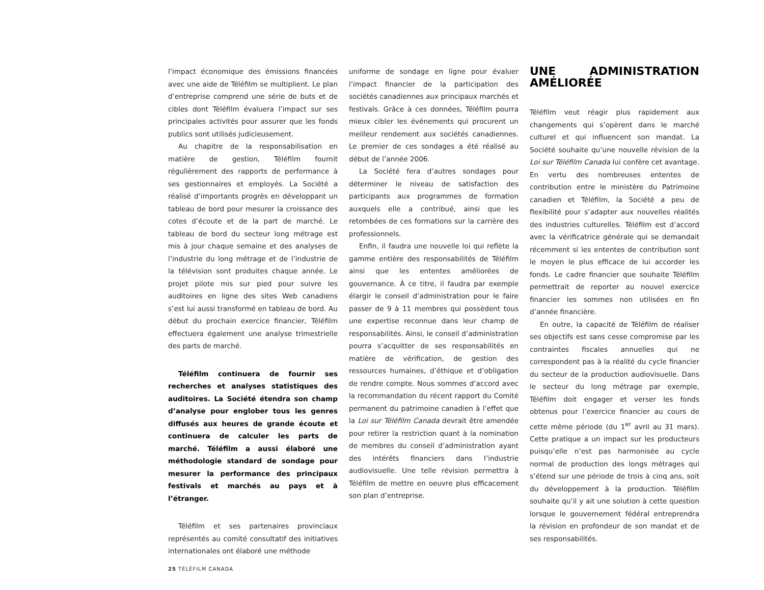l’impact économique des émissions financées avec une aide de Téléfilm se multiplient. Le plan d’entreprise comprend une série de buts et de cibles dont Téléfilm évaluera l’impact sur ses principales activités pour assurer que les fonds publics sont utilisés judicieusement.
Au chapitre de la responsabilisation en matière de gestion, Téléfilm fournit régulièrement des rapports de performance à ses gestionnaires et employés. La Société a réalisé d’importants progrès en développant un tableau de bord pour mesurer la croissance des cotes d’écoute et de la part de marché. Le tableau de bord du secteur long métrage est mis à jour chaque semaine et des analyses de l’industrie du long métrage et de l’industrie de la télévision sont produites chaque année. Le projet pilote mis sur pied pour suivre les auditoires en ligne des sites Web canadiens s’est lui aussi transformé en tableau de bord. Au début du prochain exercice financier, Téléfilm effectuera également une analyse trimestrielle des parts de marché.
Téléfilm continuera de fournir ses recherches et analyses statistiques des auditoires. La Société étendra son champ d’analyse pour englober tous les genres diffusés aux heures de grande écoute et continuera de calculer les parts de marché. Téléfilm a aussi élaboré une méthodologie standard de sondage pour mesurer la performance des principaux festivals et marchés au pays et à l’étranger.
Téléfilm et ses partenaires provinciaux représentés au comité consultatif des initiatives internationales ont élaboré une méthode
uniforme de sondage en ligne pour évaluer l’impact financier de la participation des sociétés canadiennes aux principaux marchés et festivals. Grâce à ces données, Téléfilm pourra mieux cibler les événements qui procurent un meilleur rendement aux sociétés canadiennes. Le premier de ces sondages a été réalisé au début de l’année 2006.
La Société fera d’autres sondages pour déterminer le niveau de satisfaction des participants aux programmes de formation auxquels elle a contribué, ainsi que les retombées de ces formations sur la carrière des professionnels.
Enfin, il faudra une nouvelle loi qui reflète la gamme entière des responsabilités de Téléfilm ainsi que les ententes améliorées de gouvernance. À ce titre, il faudra par exemple élargir le conseil d’administration pour le faire passer de 9 à 11 membres qui possèdent tous une expertise reconnue dans leur champ de responsabilités. Ainsi, le conseil d’administration pourra s’acquitter de ses responsabilités en matière de vérification, de gestion des ressources humaines, d’éthique et d’obligation de rendre compte. Nous sommes d’accord avec la recommandation du récent rapport du Comité permanent du patrimoine canadien à l’effet que la Loi sur Téléfilm Canada devrait être amendée pour retirer la restriction quant à la nomination de membres du conseil d’administration ayant des intérêts financiers dans l’industrie audiovisuelle. Une telle révision permettra à Téléfilm de mettre en oeuvre plus efficacement son plan d’entreprise.
UNE ADMINISTRATION AMÉLIORÉE
Téléfilm veut réagir plus rapidement aux changements qui s’opèrent dans le marché culturel et qui influencent son mandat. La Société souhaite qu’une nouvelle révision de la Loi sur Téléfilm Canada lui confère cet avantage. En vertu des nombreuses ententes de contribution entre le ministère du Patrimoine canadien et Téléfilm, la Société a peu de flexibilité pour s’adapter aux nouvelles réalités des industries culturelles. Téléfilm est d’accord avec la vérificatrice générale qui se demandait récemment si les ententes de contribution sont le moyen le plus efficace de lui accorder les fonds. Le cadre financier que souhaite Téléfilm permettrait de reporter au nouvel exercice financier les sommes non utilisées en fin d’année financière.
En outre, la capacité de Téléfilm de réaliser ses objectifs est sans cesse compromise par les contraintes fiscales annuelles qui ne correspondent pas à la réalité du cycle financier du secteur de la production audiovisuelle. Dans le secteur du long métrage par exemple, Téléfilm doit engager et verser les fonds obtenus pour l’exercice financier au cours de cette même période (du 1<sup>er</sup> avril au 31 mars). Cette pratique a un impact sur les producteurs puisqu’elle n’est pas harmonisée au cycle normal de production des longs métrages qui s’étend sur une période de trois à cinq ans, soit du développement à la production. Téléfilm souhaite qu’il y ait une solution à cette question lorsque le gouvernement fédéral entreprendra la révision en profondeur de son mandat et de ses responsabilités.
25 TÉLÉFILM CANADA